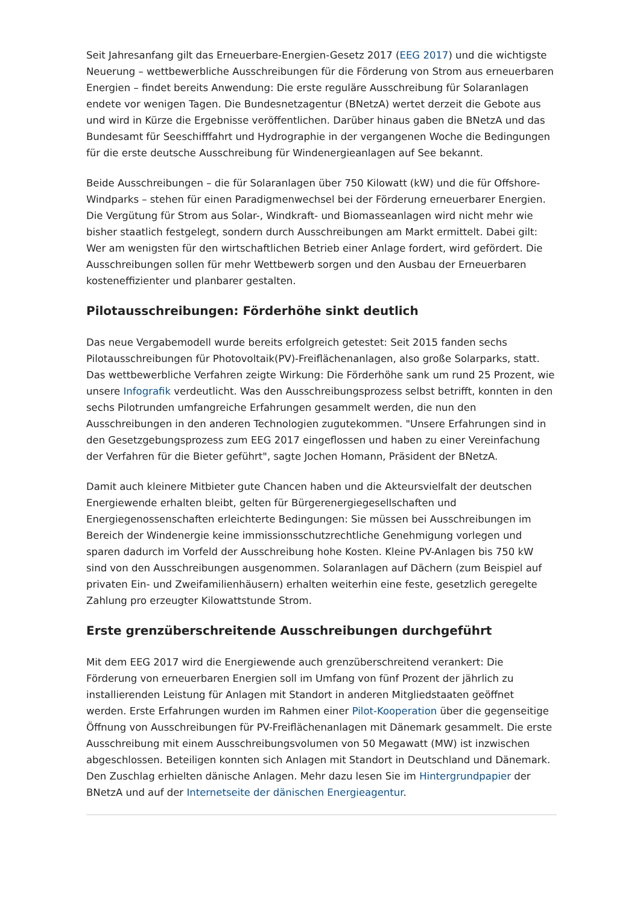Seit Jahresanfang gilt das Erneuerbare-Energien-Gesetz 2017 (EEG 2017) und die wichtigste Neuerung – wettbewerbliche Ausschreibungen für die Förderung von Strom aus erneuerbaren Energien – findet bereits Anwendung: Die erste reguläre Ausschreibung für Solaranlagen endete vor wenigen Tagen. Die Bundesnetzagentur (BNetzA) wertet derzeit die Gebote aus und wird in Kürze die Ergebnisse veröffentlichen. Darüber hinaus gaben die BNetzA und das Bundesamt für Seeschifffahrt und Hydrographie in der vergangenen Woche die Bedingungen für die erste deutsche Ausschreibung für Windenergieanlagen auf See bekannt.
Beide Ausschreibungen – die für Solaranlagen über 750 Kilowatt (kW) und die für Offshore-Windparks – stehen für einen Paradigmenwechsel bei der Förderung erneuerbarer Energien. Die Vergütung für Strom aus Solar-, Windkraft- und Biomasseanlagen wird nicht mehr wie bisher staatlich festgelegt, sondern durch Ausschreibungen am Markt ermittelt. Dabei gilt: Wer am wenigsten für den wirtschaftlichen Betrieb einer Anlage fordert, wird gefördert. Die Ausschreibungen sollen für mehr Wettbewerb sorgen und den Ausbau der Erneuerbaren kosteneffizienter und planbarer gestalten.
Pilotausschreibungen: Förderhöhe sinkt deutlich
Das neue Vergabemodell wurde bereits erfolgreich getestet: Seit 2015 fanden sechs Pilotausschreibungen für Photovoltaik(PV)-Freiflächenanlagen, also große Solarparks, statt. Das wettbewerbliche Verfahren zeigte Wirkung: Die Förderhöhe sank um rund 25 Prozent, wie unsere Infografik verdeutlicht. Was den Ausschreibungsprozess selbst betrifft, konnten in den sechs Pilotrunden umfangreiche Erfahrungen gesammelt werden, die nun den Ausschreibungen in den anderen Technologien zugutekommen. "Unsere Erfahrungen sind in den Gesetzgebungsprozess zum EEG 2017 eingeflossen und haben zu einer Vereinfachung der Verfahren für die Bieter geführt", sagte Jochen Homann, Präsident der BNetzA.
Damit auch kleinere Mitbieter gute Chancen haben und die Akteursvielfalt der deutschen Energiewende erhalten bleibt, gelten für Bürgerenergiegesellschaften und Energiegenossenschaften erleichterte Bedingungen: Sie müssen bei Ausschreibungen im Bereich der Windenergie keine immissionsschutzrechtliche Genehmigung vorlegen und sparen dadurch im Vorfeld der Ausschreibung hohe Kosten. Kleine PV-Anlagen bis 750 kW sind von den Ausschreibungen ausgenommen. Solaranlagen auf Dächern (zum Beispiel auf privaten Ein- und Zweifamilienhäusern) erhalten weiterhin eine feste, gesetzlich geregelte Zahlung pro erzeugter Kilowattstunde Strom.
Erste grenzüberschreitende Ausschreibungen durchgeführt
Mit dem EEG 2017 wird die Energiewende auch grenzüberschreitend verankert: Die Förderung von erneuerbaren Energien soll im Umfang von fünf Prozent der jährlich zu installierenden Leistung für Anlagen mit Standort in anderen Mitgliedstaaten geöffnet werden. Erste Erfahrungen wurden im Rahmen einer Pilot-Kooperation über die gegenseitige Öffnung von Ausschreibungen für PV-Freiflächenanlagen mit Dänemark gesammelt. Die erste Ausschreibung mit einem Ausschreibungsvolumen von 50 Megawatt (MW) ist inzwischen abgeschlossen. Beteiligen konnten sich Anlagen mit Standort in Deutschland und Dänemark. Den Zuschlag erhielten dänische Anlagen. Mehr dazu lesen Sie im Hintergrundpapier der BNetzA und auf der Internetseite der dänischen Energieagentur.